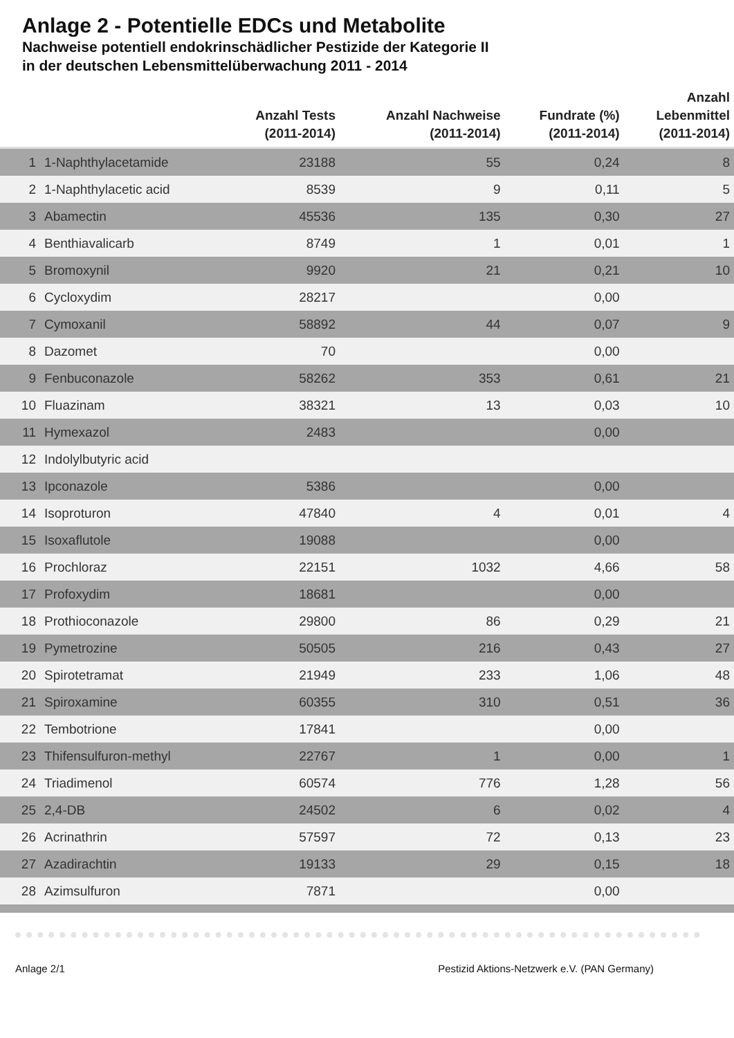Anlage 2 - Potentielle EDCs und Metabolite
Nachweise potentiell endokrinschädlicher Pestizide der Kategorie II
in der deutschen Lebensmittelüberwachung 2011 - 2014
| | | Anzahl Tests (2011-2014) | Anzahl Nachweise (2011-2014) | Fundrate (%) (2011-2014) | Anzahl Lebenmittel (2011-2014) |
| --- | --- | --- | --- | --- | --- |
| 1 | 1-Naphthylacetamide | 23188 | 55 | 0,24 | 8 |
| 2 | 1-Naphthylacetic acid | 8539 | 9 | 0,11 | 5 |
| 3 | Abamectin | 45536 | 135 | 0,30 | 27 |
| 4 | Benthiavalicarb | 8749 | 1 | 0,01 | 1 |
| 5 | Bromoxynil | 9920 | 21 | 0,21 | 10 |
| 6 | Cycloxydim | 28217 | | 0,00 | |
| 7 | Cymoxanil | 58892 | 44 | 0,07 | 9 |
| 8 | Dazomet | 70 | | 0,00 | |
| 9 | Fenbuconazole | 58262 | 353 | 0,61 | 21 |
| 10 | Fluazinam | 38321 | 13 | 0,03 | 10 |
| 11 | Hymexazol | 2483 | | 0,00 | |
| 12 | Indolylbutyric acid | | | | |
| 13 | Ipconazole | 5386 | | 0,00 | |
| 14 | Isoproturon | 47840 | 4 | 0,01 | 4 |
| 15 | Isoxaflutole | 19088 | | 0,00 | |
| 16 | Prochloraz | 22151 | 1032 | 4,66 | 58 |
| 17 | Profoxydim | 18681 | | 0,00 | |
| 18 | Prothioconazole | 29800 | 86 | 0,29 | 21 |
| 19 | Pymetrozine | 50505 | 216 | 0,43 | 27 |
| 20 | Spirotetramat | 21949 | 233 | 1,06 | 48 |
| 21 | Spiroxamine | 60355 | 310 | 0,51 | 36 |
| 22 | Tembotrione | 17841 | | 0,00 | |
| 23 | Thifensulfuron-methyl | 22767 | 1 | 0,00 | 1 |
| 24 | Triadimenol | 60574 | 776 | 1,28 | 56 |
| 25 | 2,4-DB | 24502 | 6 | 0,02 | 4 |
| 26 | Acrinathrin | 57597 | 72 | 0,13 | 23 |
| 27 | Azadirachtin | 19133 | 29 | 0,15 | 18 |
| 28 | Azimsulfuron | 7871 | | 0,00 | |
Anlage 2/1 Pestizid Aktions-Netzwerk e.V. (PAN Germany)